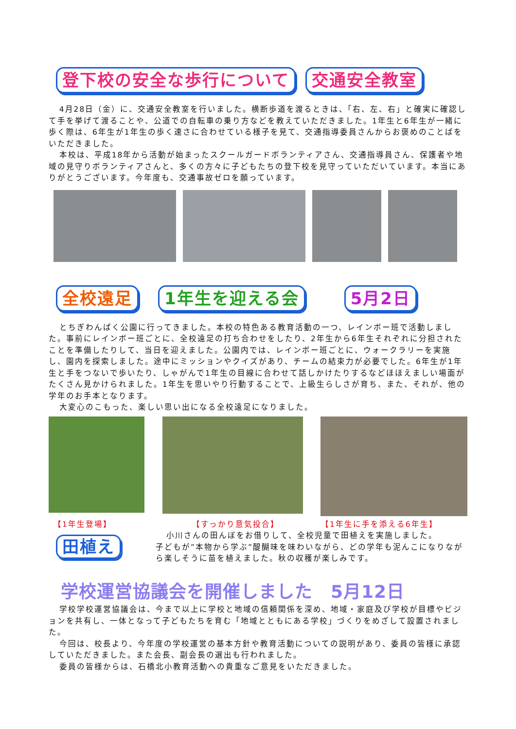登下校の安全な歩行について 交通安全教室
4月28日（金）に、交通安全教室を行いました。横断歩道を渡るときは、「右、左、右」と確実に確認して手を挙げて渡ることや、公道での自転車の乗り方などを教えていただきました。1年生と6年生が一緒に歩く際は、6年生が1年生の歩く速さに合わせている様子を見て、交通指導委員さんからお褒めのことばをいただきました。
本校は、平成18年から活動が始まったスクールガードボランティアさん、交通指導員さん、保護者や地域の見守りボランティアさんと、多くの方々に子どもたちの登下校を見守っていただいています。本当にありがとうございます。今年度も、交通事故ゼロを願っています。
全校遠足 1年生を迎える会 5月2日
とちぎわんぱく公園に行ってきました。本校の特色ある教育活動の一つ、レインボー班で活動しました。事前にレインボー班ごとに、全校遠足の打ち合わせをしたり、2年生から6年生それぞれに分担されたことを準備したりして、当日を迎えました。公園内では、レインボー班ごとに、ウォークラリーを実施し、園内を探索しました。途中にミッションやクイズがあり、チームの結束力が必要でした。6年生が1年生と手をつないで歩いたり、しゃがんで1年生の目線に合わせて話しかけたりするなどほほえましい場面がたくさん見かけられました。1年生を思いやり行動することで、上級生らしさが育ち、また、それが、他の学年のお手本となります。
大変心のこもった、楽しい思い出になる全校遠足になりました。
【1年生登場】 【すっかり意気投合】 【1年生に手を添える6年生】
田植え
小川さんの田んぼをお借りして、全校児童で田植えを実施しました。
子どもが”本物から学ぶ”醍醐味を味わいながら、どの学年も泥んこになりながら楽しそうに苗を植えました。秋の収穫が楽しみです。
学校運営協議会を開催しました　5月12日
学校学校運営協議会は、今まで以上に学校と地域の信頼関係を深め、地域・家庭及び学校が目標やビジョンを共有し、一体となって子どもたちを育む「地域とともにある学校」づくりをめざして設置されました。
今回は、校長より、今年度の学校運営の基本方針や教育活動についての説明があり、委員の皆様に承認していただきました。また会長、副会長の選出も行われました。
委員の皆様からは、石橋北小教育活動への貴重なご意見をいただきました。